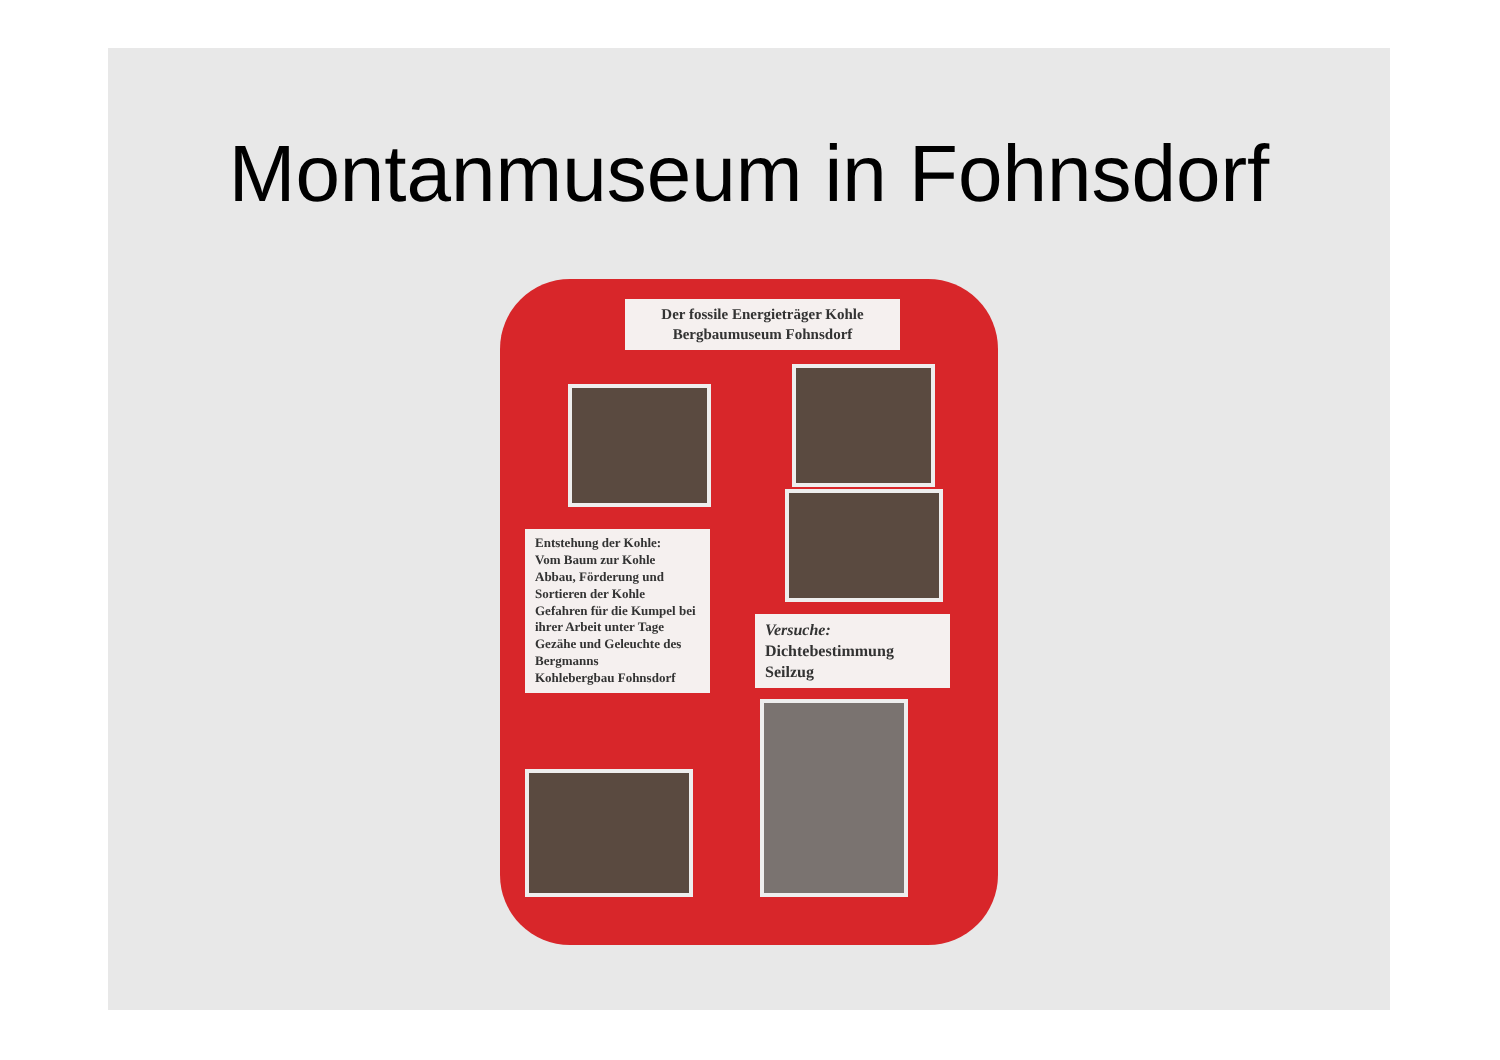Montanmuseum in Fohnsdorf
Der fossile Energieträger Kohle
Bergbaumuseum Fohnsdorf
Entstehung der Kohle:
Vom Baum zur Kohle
Abbau, Förderung und Sortieren der Kohle
Gefahren für die Kumpel bei ihrer Arbeit unter Tage
Gezähe und Geleuchte des Bergmanns
Kohlebergbau Fohnsdorf
Versuche:
Dichtebestimmung
Seilzug